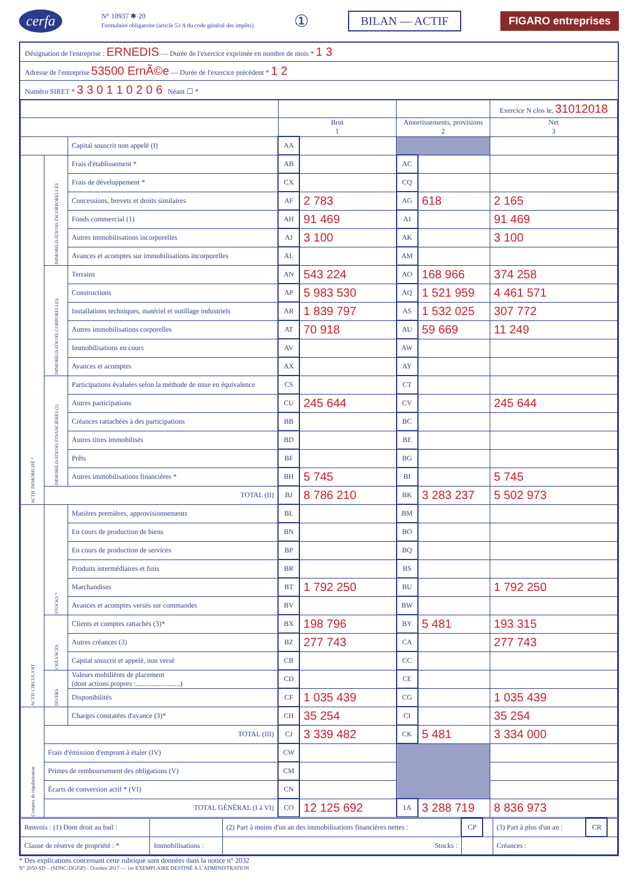cerfa N° 10937 ✱ 20
Formulaire obligatoire (article 53 A du code général des impôts). ① BILAN — ACTIF FIGARO entreprises
Désignation de l'entreprise : ERNEDIS — Durée de l'exercice exprimée en nombre de mois * 1 3
Adresse de l'entreprise 53500 ErnÃ©e — Durée de l'exercice précédent * 1 2
Numéro SIRET * 3 3 0 1 1 0 2 0 6 Néant ☐ *
| | | | | | | | Exercice N clos le, 31012018 |
| --- | --- | --- | --- | --- | --- | --- | --- |
| | | | Brut 1 | | Amortissements, provisions 2 | | Net 3 |
| | | Capital souscrit non appelé (I) | AA | | | | |
| ACTIF IMMOBILISÉ * | IMMOBILISATIONS INCORPORELLES | Frais d'établissement * | AB | | AC | | |
| | | Frais de développement * | CX | | CQ | | |
| | | Concessions, brevets et droits similaires | AF | 2 783 | AG | 618 | 2 165 |
| | | Fonds commercial (1) | AH | 91 469 | AI | | 91 469 |
| | | Autres immobilisations incorporelles | AJ | 3 100 | AK | | 3 100 |
| | | Avances et acomptes sur immobilisations incorporelles | AL | | AM | | |
| | IMMOBILISATIONS CORPORELLES | Terrains | AN | 543 224 | AO | 168 966 | 374 258 |
| | | Constructions | AP | 5 983 530 | AQ | 1 521 959 | 4 461 571 |
| | | Installations techniques, matériel et outillage industriels | AR | 1 839 797 | AS | 1 532 025 | 307 772 |
| | | Autres immobilisations corporelles | AT | 70 918 | AU | 59 669 | 11 249 |
| | | Immobilisations en cours | AV | | AW | | |
| | | Avances et acomptes | AX | | AY | | |
| | IMMOBILISATIONS FINANCIÈRES (2) | Participations évaluées selon la méthode de mise en équivalence | CS | | CT | | |
| | | Autres participations | CU | 245 644 | CV | | 245 644 |
| | | Créances rattachées à des participations | BB | | BC | | |
| | | Autres titres immobilisés | BD | | BE | | |
| | | Prêts | BF | | BG | | |
| | | Autres immobilisations financières * | BH | 5 745 | BI | | 5 745 |
| | TOTAL (II) | | BJ | 8 786 210 | BK | 3 283 237 | 5 502 973 |
| ACTIF CIRCULANT | STOCKS * | Matières premières, approvisionnements | BL | | BM | | |
| | | En cours de production de biens | BN | | BO | | |
| | | En cours de production de services | BP | | BQ | | |
| | | Produits intermédiaires et finis | BR | | BS | | |
| | | Marchandises | BT | 1 792 250 | BU | | 1 792 250 |
| | | Avances et acomptes versés sur commandes | BV | | BW | | |
| | CRÉANCES | Clients et comptes rattachés (3)* | BX | 198 796 | BY | 5 481 | 193 315 |
| | | Autres créances (3) | BZ | 277 743 | CA | | 277 743 |
| | | Capital souscrit et appelé, non versé | CB | | CC | | |
| | DIVERS | Valeurs mobilières de placement (dont actions propres :.........................) | CD | | CE | | |
| | | Disponibilités | CF | 1 035 439 | CG | | 1 035 439 |
| Comptes de régularisation | | Charges constatées d'avance (3)* | CH | 35 254 | CI | | 35 254 |
| | TOTAL (III) | | CJ | 3 339 482 | CK | 5 481 | 3 334 000 |
| | Frais d'émission d'emprunt à étaler (IV) | | CW | | | | |
| | Primes de remboursement des obligations (V) | | CM | | | | |
| | Écarts de conversion actif * (VI) | | CN | | | | |
| | TOTAL GÉNÉRAL (I à VI) | | CO | 12 125 692 | 1A | 3 288 719 | 8 836 973 |
| Renvois : (1) Dont droit au bail : | | (2) Part à moins d'un an des immobilisations financières nettes : | CP | | (3) Part à plus d'un an : | CR | |
| Clause de réserve de propriété : * | Immobilisations : | Stocks : | | | Créances : | | |
* Des explications concernant cette rubrique sont données dans la notice n° 2032
N° 2050-SD – (SDNC-DGFiP) - Octobre 2017 — 1er EXEMPLAIRE DESTINÉ À L'ADMINISTRATION